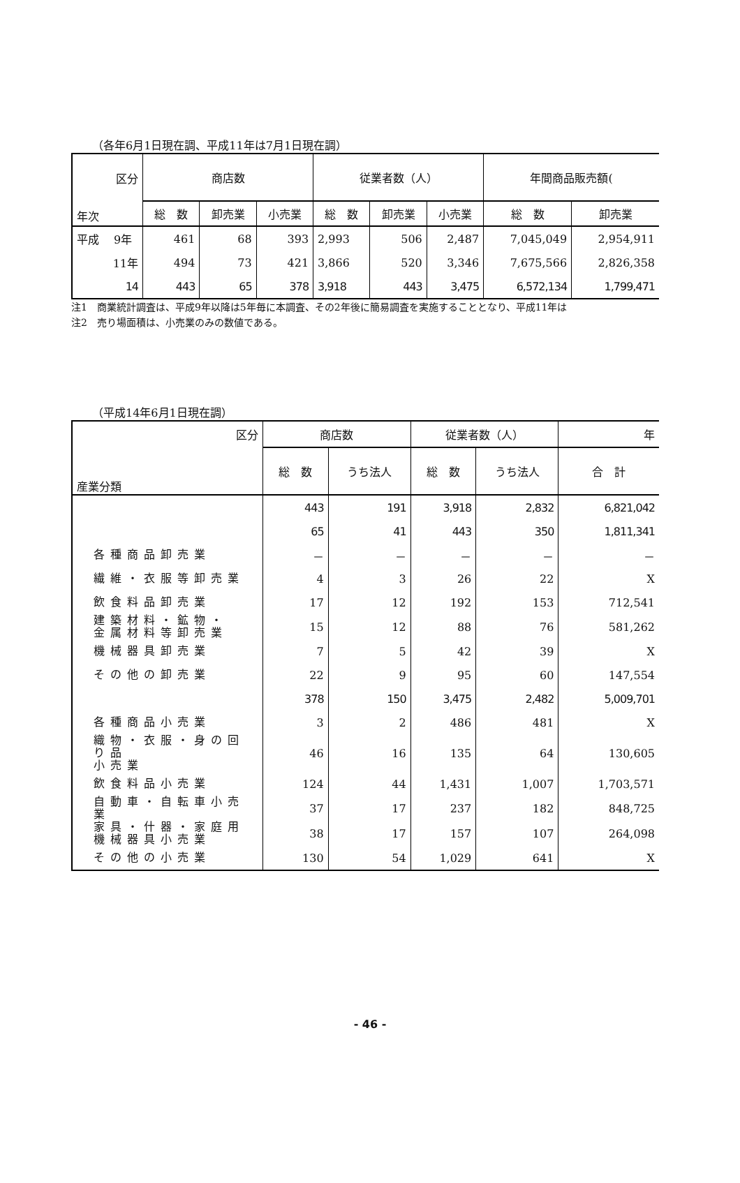（各年6月1日現在調、平成11年は7月1日現在調）
| 区分 年次 | 商店数 | | | 従業者数（人） | | | 年間商品販売額( | |
| --- | --- | --- | --- | --- | --- | --- | --- | --- |
| | 総 数 | 卸売業 | 小売業 | 総 数 | 卸売業 | 小売業 | 総 数 | 卸売業 |
| 平成 9年 | 461 | 68 | 393 | 2,993 | 506 | 2,487 | 7,045,049 | 2,954,911 |
| 11年 | 494 | 73 | 421 | 3,866 | 520 | 3,346 | 7,675,566 | 2,826,358 |
| 14 | 443 | 65 | 378 | 3,918 | 443 | 3,475 | 6,572,134 | 1,799,471 |
注1　商業統計調査は、平成9年以降は5年毎に本調査、その2年後に簡易調査を実施することとなり、平成11年は
注2　売り場面積は、小売業のみの数値である。
（平成14年6月1日現在調）
| 区分 産業分類 | 商店数 | | 従業者数（人） | | 年 |
| --- | --- | --- | --- | --- | --- |
| | 総 数 | うち法人 | 総 数 | うち法人 | 合 計 |
| | 443 | 191 | 3,918 | 2,832 | 6,821,042 |
| | 65 | 41 | 443 | 350 | 1,811,341 |
| 各種商品卸売業 | － | － | － | － | － |
| 繊維・衣服等卸売業 | 4 | 3 | 26 | 22 | X |
| 飲食料品卸売業 | 17 | 12 | 192 | 153 | 712,541 |
| 建築材料・鉱物・ 金属材料等卸売業 | 15 | 12 | 88 | 76 | 581,262 |
| 機械器具卸売業 | 7 | 5 | 42 | 39 | X |
| その他の卸売業 | 22 | 9 | 95 | 60 | 147,554 |
| | 378 | 150 | 3,475 | 2,482 | 5,009,701 |
| 各種商品小売業 | 3 | 2 | 486 | 481 | X |
| 織物・衣服・身の回り品 小売業 | 46 | 16 | 135 | 64 | 130,605 |
| 飲食料品小売業 | 124 | 44 | 1,431 | 1,007 | 1,703,571 |
| 自動車・自転車小売業 | 37 | 17 | 237 | 182 | 848,725 |
| 家具・什器・家庭用 機械器具小売業 | 38 | 17 | 157 | 107 | 264,098 |
| その他の小売業 | 130 | 54 | 1,029 | 641 | X |
- 46 -